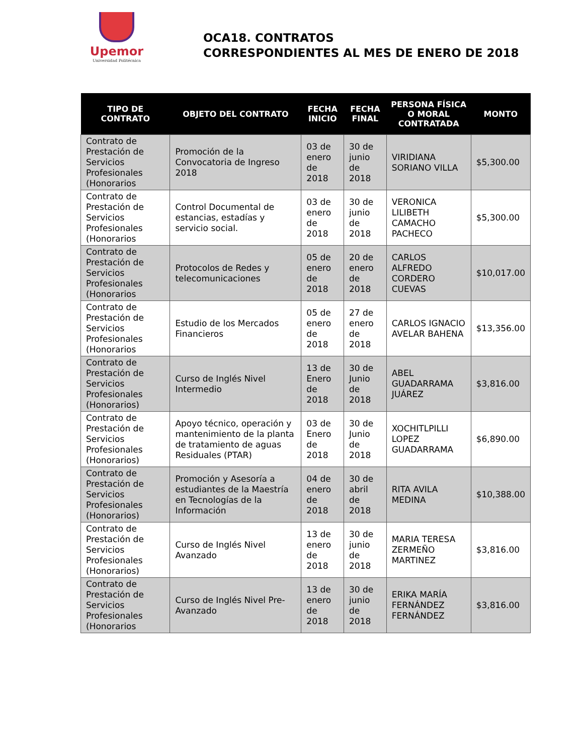Upemor
Universidad Politécnica
OCA18. CONTRATOS
CORRESPONDIENTES AL MES DE ENERO DE 2018
| TIPO DE CONTRATO | OBJETO DEL CONTRATO | FECHA INICIO | FECHA FINAL | PERSONA FÍSICA O MORAL CONTRATADA | MONTO |
| --- | --- | --- | --- | --- | --- |
| Contrato de Prestación de Servicios Profesionales (Honorarios | Promoción de la Convocatoria de Ingreso 2018 | 03 de enero de 2018 | 30 de junio de 2018 | VIRIDIANA SORIANO VILLA | $5,300.00 |
| Contrato de Prestación de Servicios Profesionales (Honorarios | Control Documental de estancias, estadías y servicio social. | 03 de enero de 2018 | 30 de junio de 2018 | VERONICA LILIBETH CAMACHO PACHECO | $5,300.00 |
| Contrato de Prestación de Servicios Profesionales (Honorarios | Protocolos de Redes y telecomunicaciones | 05 de enero de 2018 | 20 de enero de 2018 | CARLOS ALFREDO CORDERO CUEVAS | $10,017.00 |
| Contrato de Prestación de Servicios Profesionales (Honorarios | Estudio de los Mercados Financieros | 05 de enero de 2018 | 27 de enero de 2018 | CARLOS IGNACIO AVELAR BAHENA | $13,356.00 |
| Contrato de Prestación de Servicios Profesionales (Honorarios) | Curso de Inglés Nivel Intermedio | 13 de Enero de 2018 | 30 de Junio de 2018 | ABEL GUADARRAMA JUÁREZ | $3,816.00 |
| Contrato de Prestación de Servicios Profesionales (Honorarios) | Apoyo técnico, operación y mantenimiento de la planta de tratamiento de aguas Residuales (PTAR) | 03 de Enero de 2018 | 30 de Junio de 2018 | XOCHITLPILLI LOPEZ GUADARRAMA | $6,890.00 |
| Contrato de Prestación de Servicios Profesionales (Honorarios) | Promoción y Asesoría a estudiantes de la Maestría en Tecnologías de la Información | 04 de enero de 2018 | 30 de abril de 2018 | RITA AVILA MEDINA | $10,388.00 |
| Contrato de Prestación de Servicios Profesionales (Honorarios) | Curso de Inglés Nivel Avanzado | 13 de enero de 2018 | 30 de junio de 2018 | MARIA TERESA ZERMEÑO MARTINEZ | $3,816.00 |
| Contrato de Prestación de Servicios Profesionales (Honorarios | Curso de Inglés Nivel Pre-Avanzado | 13 de enero de 2018 | 30 de junio de 2018 | ERIKA MARÍA FERNÁNDEZ FERNÁNDEZ | $3,816.00 |